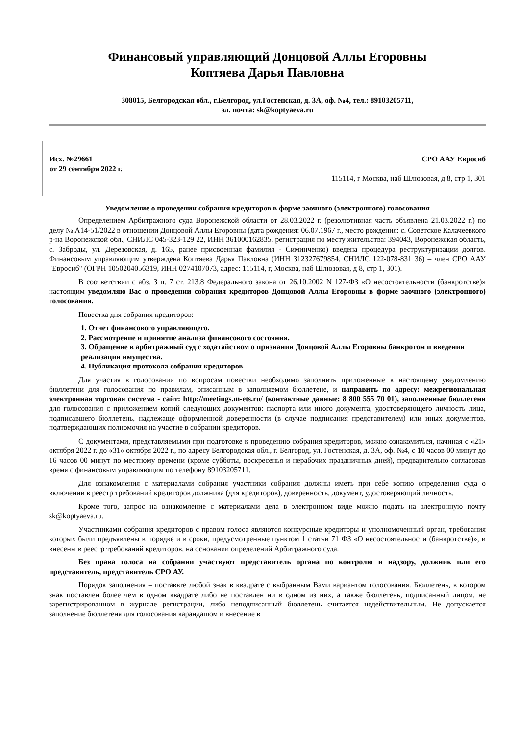Финансовый управляющий Донцовой Аллы Егоровны
Коптяева Дарья Павловна
308015, Белгородская обл., г.Белгород, ул.Гостенская, д. 3А, оф. №4, тел.: 89103205711,
эл. почта: sk@koptyaeva.ru
| Исх. №29661 от 29 сентября 2022 г. | СРО ААУ Евросиб 115114, г Москва, наб Шлюзовая, д 8, стр 1, 301 |
Уведомление о проведении собрания кредиторов в форме заочного (электронного) голосования
Определением Арбитражного суда Воронежской области от 28.03.2022 г. (резолютивная часть объявлена 21.03.2022 г.) по делу № А14-51/2022 в отношении Донцовой Аллы Егоровны (дата рождения: 06.07.1967 г., место рождения: с. Советское Калачеевкого р-на Воронежской обл., СНИЛС 045-323-129 22, ИНН 361000162835, регистрация по месту жительства: 394043, Воронежская область, с. Заброды, ул. Дерезовская, д. 165, ранее присвоенная фамилия - Симинченко) введена процедура реструктуризации долгов. Финансовым управляющим утверждена Коптяева Дарья Павловна (ИНН 312327679854, СНИЛС 122-078-831 36) – член СРО ААУ "Евросиб" (ОГРН 1050204056319, ИНН 0274107073, адрес: 115114, г, Москва, наб Шлюзовая, д 8, стр 1, 301).
В соответствии с абз. 3 п. 7 ст. 213.8 Федерального закона от 26.10.2002 N 127-ФЗ «О несостоятельности (банкротстве)» настоящим уведомляю Вас о проведении собрания кредиторов Донцовой Аллы Егоровны в форме заочного (электронного) голосования.
Повестка дня собрания кредиторов:
1. Отчет финансового управляющего.
2. Рассмотрение и принятие анализа финансового состояния.
3. Обращение в арбитражный суд с ходатайством о признании Донцовой Аллы Егоровны банкротом и введении реализации имущества.
4. Публикация протокола собрания кредиторов.
Для участия в голосовании по вопросам повестки необходимо заполнить приложенные к настоящему уведомлению бюллетени для голосования по правилам, описанным в заполняемом бюллетене, и направить по адресу: межрегиональная электронная торговая система - сайт: http://meetings.m-ets.ru/ (контактные данные: 8 800 555 70 01), заполненные бюллетени для голосования с приложением копий следующих документов: паспорта или иного документа, удостоверяющего личность лица, подписавшего бюллетень, надлежаще оформленной доверенности (в случае подписания представителем) или иных документов, подтверждающих полномочия на участие в собрании кредиторов.
С документами, представляемыми при подготовке к проведению собрания кредиторов, можно ознакомиться, начиная с «21» октября 2022 г. до «31» октября 2022 г., по адресу Белгородская обл., г. Белгород, ул. Гостенская, д. 3А, оф. №4, с 10 часов 00 минут до 16 часов 00 минут по местному времени (кроме субботы, воскресенья и нерабочих праздничных дней), предварительно согласовав время с финансовым управляющим по телефону 89103205711.
Для ознакомления с материалами собрания участники собрания должны иметь при себе копию определения суда о включении в реестр требований кредиторов должника (для кредиторов), доверенность, документ, удостоверяющий личность.
Кроме того, запрос на ознакомление с материалами дела в электронном виде можно подать на электронную почту sk@koptyaeva.ru.
Участниками собрания кредиторов с правом голоса являются конкурсные кредиторы и уполномоченный орган, требования которых были предъявлены в порядке и в сроки, предусмотренные пунктом 1 статьи 71 ФЗ «О несостоятельности (банкротстве)», и внесены в реестр требований кредиторов, на основании определений Арбитражного суда.
Без права голоса на собрании участвуют представитель органа по контролю и надзору, должник или его представитель, представитель СРО АУ.
Порядок заполнения – поставьте любой знак в квадрате с выбранным Вами вариантом голосования. Бюллетень, в котором знак поставлен более чем в одном квадрате либо не поставлен ни в одном из них, а также бюллетень, подписанный лицом, не зарегистрированном в журнале регистрации, либо неподписанный бюллетень считается недействительным. Не допускается заполнение бюллетеня для голосования карандашом и внесение в